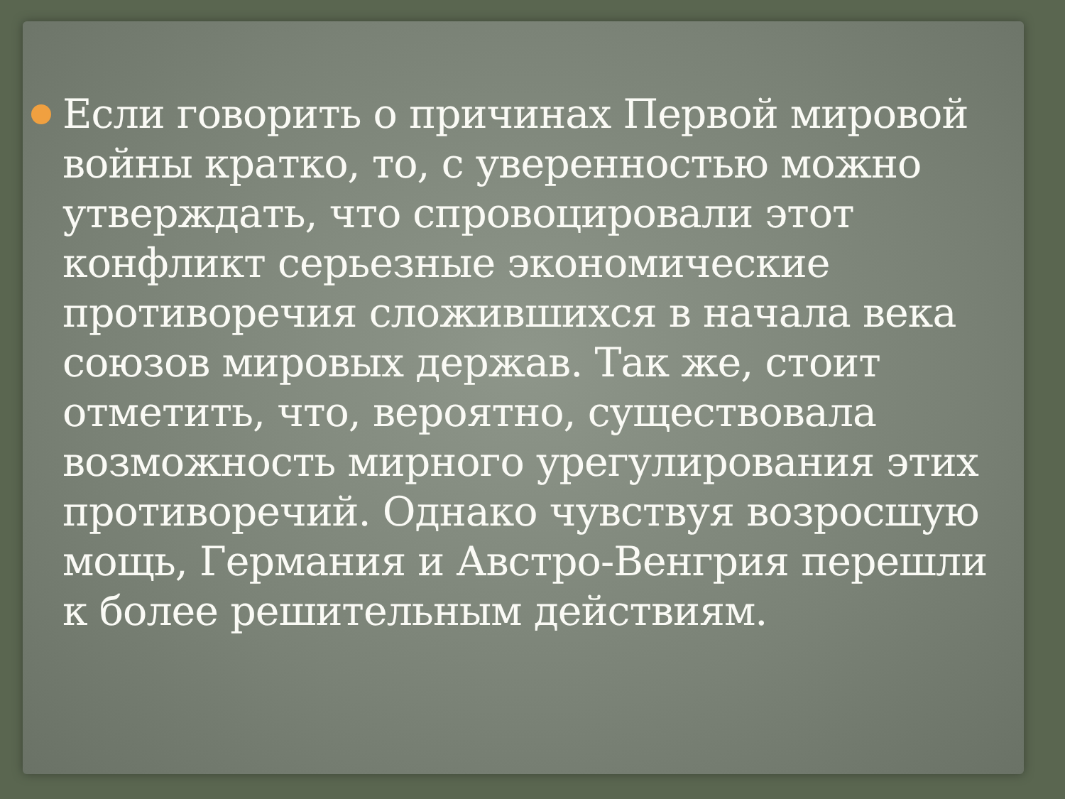Если говорить о причинах Первой мировой войны кратко, то, с уверенностью можно утверждать, что спровоцировали этот конфликт серьезные экономические противоречия сложившихся в начала века союзов мировых держав. Так же, стоит отметить, что, вероятно, существовала возможность мирного урегулирования этих противоречий. Однако чувствуя возросшую мощь, Германия и Австро-Венгрия перешли к более решительным действиям.